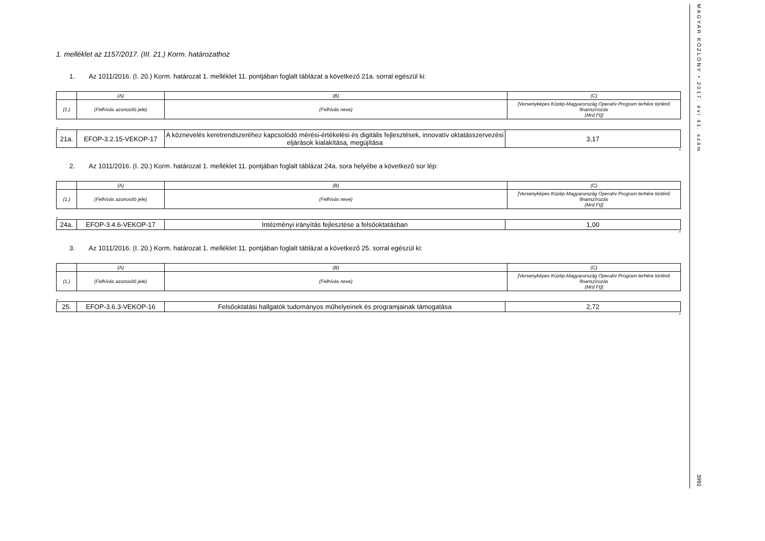MAGYAR KÖZLÖNY • 2017. évi 41. szám
3991
1. melléklet az 1157/2017. (III. 21.) Korm. határozathoz
1. Az 1011/2016. (I. 20.) Korm. határozat 1. melléklet 11. pontjában foglalt táblázat a következő 21a. sorral egészül ki:
| | (A) | (B) | (C) |
| (1.) | (Felhívás azonosító jele) | (Felhívás neve) | [Versenyképes Közép-Magyarország Operatív Program terhére történő finanszírozás (Mrd Ft)] |
„
| 21a. | EFOP-3.2.15-VEKOP-17 | A köznevelés keretrendszeréhez kapcsolódó mérési-értékelési és digitális fejlesztések, innovatív oktatásszervezési eljárások kialakítása, megújítása | 3,17 |
”
2. Az 1011/2016. (I. 20.) Korm. határozat 1. melléklet 11. pontjában foglalt táblázat 24a. sora helyébe a következő sor lép:
| | (A) | (B) | (C) |
| (1.) | (Felhívás azonosító jele) | (Felhívás neve) | [Versenyképes Közép-Magyarország Operatív Program terhére történő finanszírozás (Mrd Ft)] |
„
| 24a. | EFOP-3.4.6-VEKOP-17 | Intézményi irányítás fejlesztése a felsőoktatásban | 1,00 |
”
3. Az 1011/2016. (I. 20.) Korm. határozat 1. melléklet 11. pontjában foglalt táblázat a következő 25. sorral egészül ki:
| | (A) | (B) | (C) |
| (1.) | (Felhívás azonosító jele) | (Felhívás neve) | [Versenyképes Közép-Magyarország Operatív Program terhére történő finanszírozás (Mrd Ft)] |
„
| 25. | EFOP-3.6.3-VEKOP-16 | Felsőoktatási hallgatók tudományos műhelyeinek és programjainak támogatása | 2,72 |
”